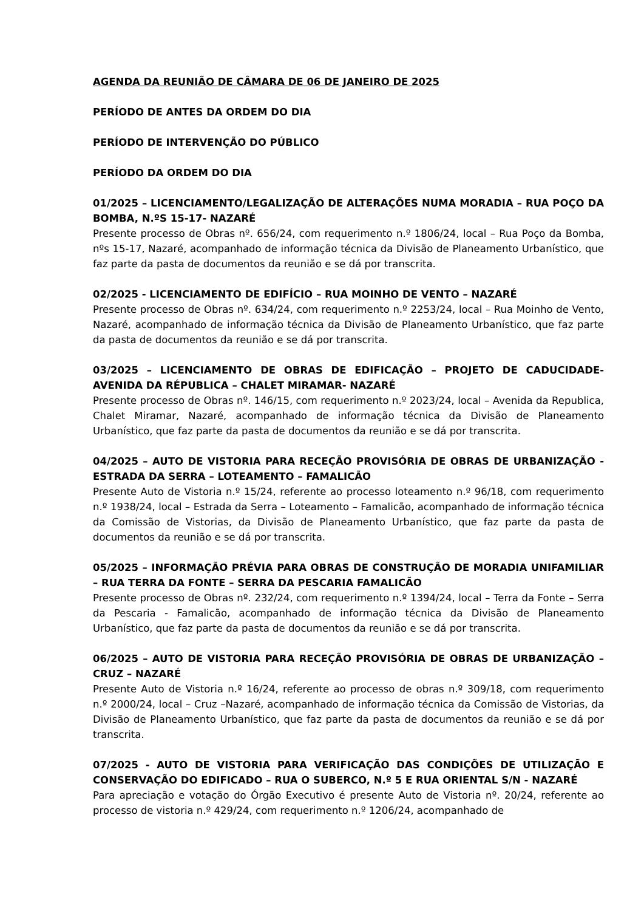AGENDA DA REUNIÃO DE CÂMARA DE 06 DE JANEIRO DE 2025
PERÍODO DE ANTES DA ORDEM DO DIA
PERÍODO DE INTERVENÇÃO DO PÚBLICO
PERÍODO DA ORDEM DO DIA
01/2025 – LICENCIAMENTO/LEGALIZAÇÃO DE ALTERAÇÕES NUMA MORADIA – RUA POÇO DA BOMBA, N.ºS 15-17- NAZARÉ
Presente processo de Obras nº. 656/24, com requerimento n.º 1806/24, local – Rua Poço da Bomba, nºs 15-17, Nazaré, acompanhado de informação técnica da Divisão de Planeamento Urbanístico, que faz parte da pasta de documentos da reunião e se dá por transcrita.
02/2025 - LICENCIAMENTO DE EDIFÍCIO – RUA MOINHO DE VENTO – NAZARÉ
Presente processo de Obras nº. 634/24, com requerimento n.º 2253/24, local – Rua Moinho de Vento, Nazaré, acompanhado de informação técnica da Divisão de Planeamento Urbanístico, que faz parte da pasta de documentos da reunião e se dá por transcrita.
03/2025 – LICENCIAMENTO DE OBRAS DE EDIFICAÇÃO – PROJETO DE CADUCIDADE-AVENIDA DA RÉPUBLICA – CHALET MIRAMAR- NAZARÉ
Presente processo de Obras nº. 146/15, com requerimento n.º 2023/24, local – Avenida da Republica, Chalet Miramar, Nazaré, acompanhado de informação técnica da Divisão de Planeamento Urbanístico, que faz parte da pasta de documentos da reunião e se dá por transcrita.
04/2025 – AUTO DE VISTORIA PARA RECEÇÃO PROVISÓRIA DE OBRAS DE URBANIZAÇÃO - ESTRADA DA SERRA – LOTEAMENTO – FAMALICÃO
Presente Auto de Vistoria n.º 15/24, referente ao processo loteamento n.º 96/18, com requerimento n.º 1938/24, local – Estrada da Serra – Loteamento – Famalicão, acompanhado de informação técnica da Comissão de Vistorias, da Divisão de Planeamento Urbanístico, que faz parte da pasta de documentos da reunião e se dá por transcrita.
05/2025 – INFORMAÇÃO PRÉVIA PARA OBRAS DE CONSTRUÇÃO DE MORADIA UNIFAMILIAR – RUA TERRA DA FONTE – SERRA DA PESCARIA FAMALICÃO
Presente processo de Obras nº. 232/24, com requerimento n.º 1394/24, local – Terra da Fonte – Serra da Pescaria - Famalicão, acompanhado de informação técnica da Divisão de Planeamento Urbanístico, que faz parte da pasta de documentos da reunião e se dá por transcrita.
06/2025 – AUTO DE VISTORIA PARA RECEÇÃO PROVISÓRIA DE OBRAS DE URBANIZAÇÃO – CRUZ – NAZARÉ
Presente Auto de Vistoria n.º 16/24, referente ao processo de obras n.º 309/18, com requerimento n.º 2000/24, local – Cruz –Nazaré, acompanhado de informação técnica da Comissão de Vistorias, da Divisão de Planeamento Urbanístico, que faz parte da pasta de documentos da reunião e se dá por transcrita.
07/2025 - AUTO DE VISTORIA PARA VERIFICAÇÃO DAS CONDIÇÕES DE UTILIZAÇÃO E CONSERVAÇÃO DO EDIFICADO – RUA O SUBERCO, N.º 5 E RUA ORIENTAL S/N - NAZARÉ
Para apreciação e votação do Órgão Executivo é presente Auto de Vistoria nº. 20/24, referente ao processo de vistoria n.º 429/24, com requerimento n.º 1206/24, acompanhado de